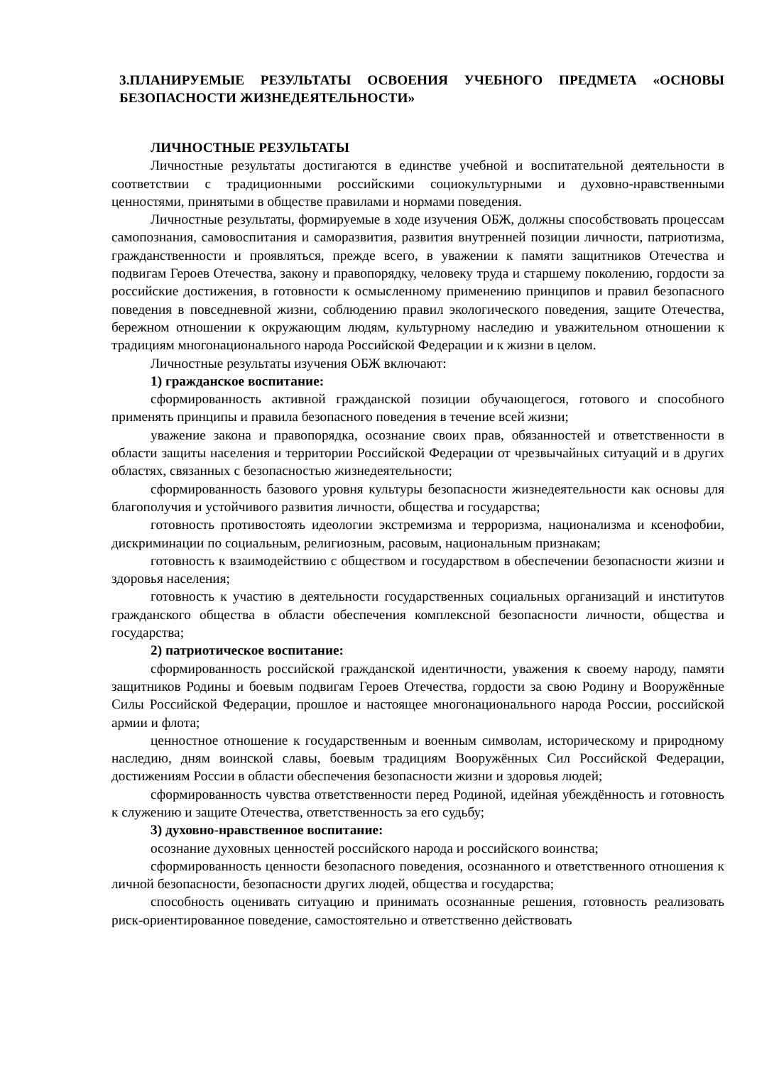3.ПЛАНИРУЕМЫЕ РЕЗУЛЬТАТЫ ОСВОЕНИЯ УЧЕБНОГО ПРЕДМЕТА «ОСНОВЫ БЕЗОПАСНОСТИ ЖИЗНЕДЕЯТЕЛЬНОСТИ»
ЛИЧНОСТНЫЕ РЕЗУЛЬТАТЫ
Личностные результаты достигаются в единстве учебной и воспитательной деятельности в соответствии с традиционными российскими социокультурными и духовно-нравственными ценностями, принятыми в обществе правилами и нормами поведения.
Личностные результаты, формируемые в ходе изучения ОБЖ, должны способствовать процессам самопознания, самовоспитания и саморазвития, развития внутренней позиции личности, патриотизма, гражданственности и проявляться, прежде всего, в уважении к памяти защитников Отечества и подвигам Героев Отечества, закону и правопорядку, человеку труда и старшему поколению, гордости за российские достижения, в готовности к осмысленному применению принципов и правил безопасного поведения в повседневной жизни, соблюдению правил экологического поведения, защите Отечества, бережном отношении к окружающим людям, культурному наследию и уважительном отношении к традициям многонационального народа Российской Федерации и к жизни в целом.
Личностные результаты изучения ОБЖ включают:
1) гражданское воспитание:
сформированность активной гражданской позиции обучающегося, готового и способного применять принципы и правила безопасного поведения в течение всей жизни;
уважение закона и правопорядка, осознание своих прав, обязанностей и ответственности в области защиты населения и территории Российской Федерации от чрезвычайных ситуаций и в других областях, связанных с безопасностью жизнедеятельности;
сформированность базового уровня культуры безопасности жизнедеятельности как основы для благополучия и устойчивого развития личности, общества и государства;
готовность противостоять идеологии экстремизма и терроризма, национализма и ксенофобии, дискриминации по социальным, религиозным, расовым, национальным признакам;
готовность к взаимодействию с обществом и государством в обеспечении безопасности жизни и здоровья населения;
готовность к участию в деятельности государственных социальных организаций и институтов гражданского общества в области обеспечения комплексной безопасности личности, общества и государства;
2) патриотическое воспитание:
сформированность российской гражданской идентичности, уважения к своему народу, памяти защитников Родины и боевым подвигам Героев Отечества, гордости за свою Родину и Вооружённые Силы Российской Федерации, прошлое и настоящее многонационального народа России, российской армии и флота;
ценностное отношение к государственным и военным символам, историческому и природному наследию, дням воинской славы, боевым традициям Вооружённых Сил Российской Федерации, достижениям России в области обеспечения безопасности жизни и здоровья людей;
сформированность чувства ответственности перед Родиной, идейная убеждённость и готовность к служению и защите Отечества, ответственность за его судьбу;
3) духовно-нравственное воспитание:
осознание духовных ценностей российского народа и российского воинства;
сформированность ценности безопасного поведения, осознанного и ответственного отношения к личной безопасности, безопасности других людей, общества и государства;
способность оценивать ситуацию и принимать осознанные решения, готовность реализовать риск-ориентированное поведение, самостоятельно и ответственно действовать